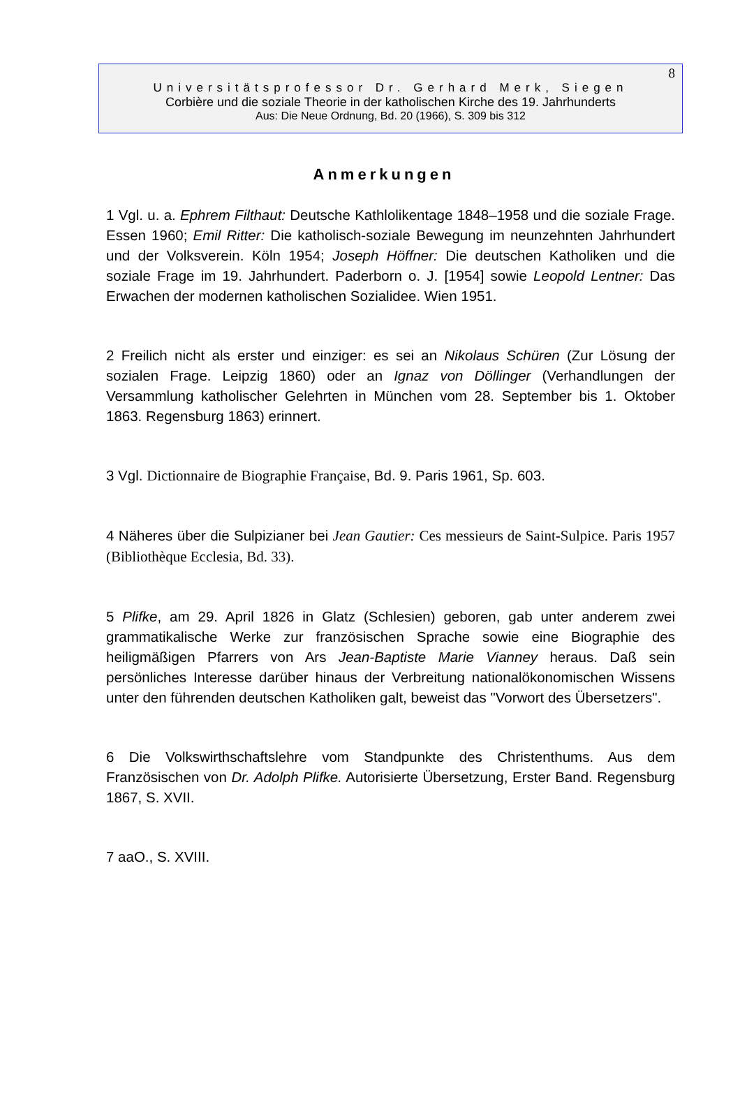8
Universitätsprofessor Dr. Gerhard Merk, Siegen
Corbière und die soziale Theorie in der katholischen Kirche des 19. Jahrhunderts
Aus: Die Neue Ordnung, Bd. 20 (1966), S. 309 bis 312
Anmerkungen
1 Vgl. u. a. Ephrem Filthaut: Deutsche Kathlolikentage 1848–1958 und die soziale Frage. Essen 1960; Emil Ritter: Die katholisch-soziale Bewegung im neunzehnten Jahrhundert und der Volksverein. Köln 1954; Joseph Höffner: Die deutschen Katholiken und die soziale Frage im 19. Jahrhundert. Paderborn o. J. [1954] sowie Leopold Lentner: Das Erwachen der modernen katholischen Sozialidee. Wien 1951.
2 Freilich nicht als erster und einziger: es sei an Nikolaus Schüren (Zur Lösung der sozialen Frage. Leipzig 1860) oder an Ignaz von Döllinger (Verhandlungen der Versammlung katholischer Gelehrten in München vom 28. September bis 1. Oktober 1863. Regensburg 1863) erinnert.
3 Vgl. Dictionnaire de Biographie Française, Bd. 9. Paris 1961, Sp. 603.
4 Näheres über die Sulpizianer bei Jean Gautier: Ces messieurs de Saint-Sulpice. Paris 1957 (Bibliothèque Ecclesia, Bd. 33).
5 Plifke, am 29. April 1826 in Glatz (Schlesien) geboren, gab unter anderem zwei grammatikalische Werke zur französischen Sprache sowie eine Biographie des heiligmäßigen Pfarrers von Ars Jean-Baptiste Marie Vianney heraus. Daß sein persönliches Interesse darüber hinaus der Verbreitung nationalökonomischen Wissens unter den führenden deutschen Katholiken galt, beweist das "Vorwort des Übersetzers".
6 Die Volkswirthschaftslehre vom Standpunkte des Christenthums. Aus dem Französischen von Dr. Adolph Plifke. Autorisierte Übersetzung, Erster Band. Regensburg 1867, S. XVII.
7 aaO., S. XVIII.